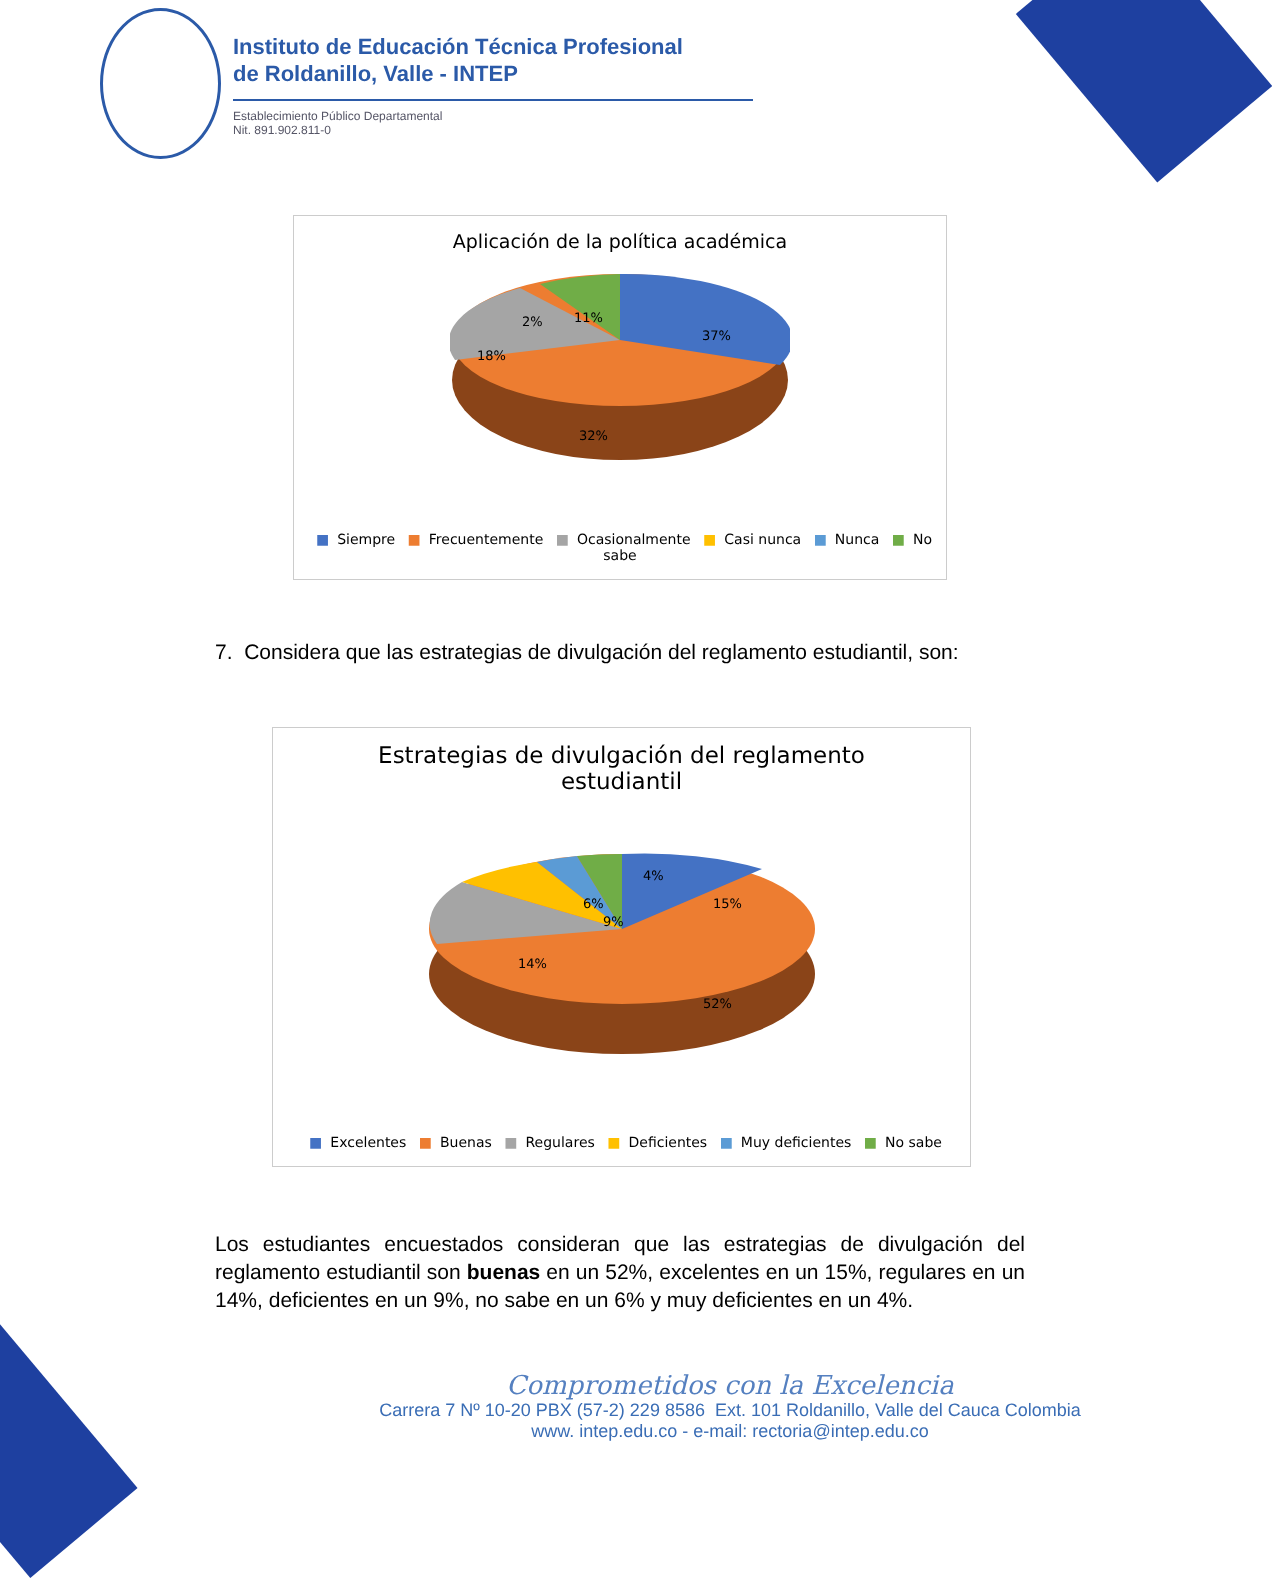Instituto de Educación Técnica Profesional
de Roldanillo, Valle - INTEP
Establecimiento Público Departamental
Nit. 891.902.811-0
Aplicación de la política académica
37%
32%
18%
2% 11%
■ Siempre ■ Frecuentemente ■ Ocasionalmente ■ Casi nunca ■ Nunca ■ No sabe
7. Considera que las estrategias de divulgación del reglamento estudiantil, son:
Estrategias de divulgación del reglamento
estudiantil
4%
15%
9%
14%
6%
52%
■ Excelentes ■ Buenas ■ Regulares ■ Deficientes ■ Muy deficientes ■ No sabe
Los estudiantes encuestados consideran que las estrategias de divulgación del reglamento estudiantil son buenas en un 52%, excelentes en un 15%, regulares en un 14%, deficientes en un 9%, no sabe en un 6% y muy deficientes en un 4%.
Comprometidos con la Excelencia
Carrera 7 Nº 10-20 PBX (57-2) 229 8586 Ext. 101 Roldanillo, Valle del Cauca Colombia
www. intep.edu.co - e-mail: rectoria@intep.edu.co